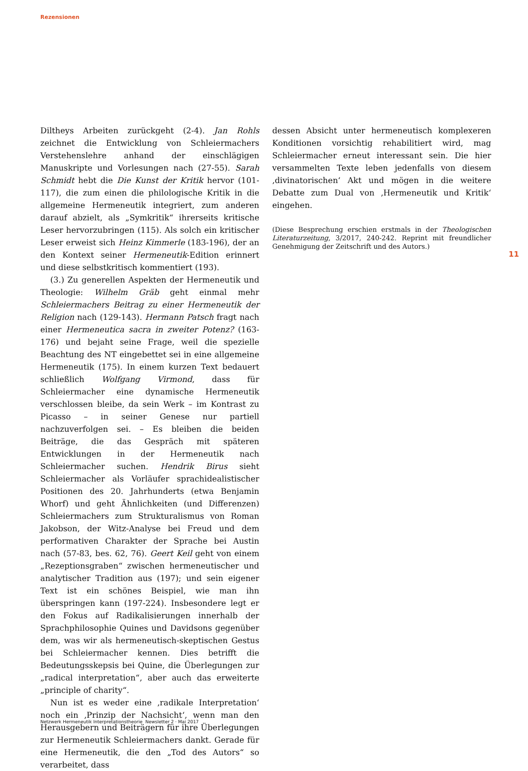Rezensionen
Diltheys Arbeiten zurückgeht (2-4). Jan Rohls zeichnet die Entwicklung von Schleiermachers Verstehenslehre anhand der einschlägigen Manuskripte und Vorlesungen nach (27-55). Sarah Schmidt hebt die Die Kunst der Kritik hervor (101-117), die zum einen die philologische Kritik in die allgemeine Hermeneutik integriert, zum anderen darauf abzielt, als „Symkritik“ ihrerseits kritische Leser hervorzubringen (115). Als solch ein kritischer Leser erweist sich Heinz Kimmerle (183-196), der an den Kontext seiner Hermeneutik-Edition erinnert und diese selbstkritisch kommentiert (193).
(3.) Zu generellen Aspekten der Hermeneutik und Theologie: Wilhelm Gräb geht einmal mehr Schleiermachers Beitrag zu einer Hermeneutik der Religion nach (129-143). Hermann Patsch fragt nach einer Hermeneutica sacra in zweiter Potenz? (163-176) und bejaht seine Frage, weil die spezielle Beachtung des NT eingebettet sei in eine allgemeine Hermeneutik (175). In einem kurzen Text bedauert schließlich Wolfgang Virmond, dass für Schleiermacher eine dynamische Hermeneutik verschlossen bleibe, da sein Werk – im Kontrast zu Picasso – in seiner Genese nur partiell nachzuverfolgen sei. – Es bleiben die beiden Beiträge, die das Gespräch mit späteren Entwicklungen in der Hermeneutik nach Schleiermacher suchen. Hendrik Birus sieht Schleiermacher als Vorläufer sprachidealistischer Positionen des 20. Jahrhunderts (etwa Benjamin Whorf) und geht Ähnlichkeiten (und Differenzen) Schleiermachers zum Strukturalismus von Roman Jakobson, der Witz-Analyse bei Freud und dem performativen Charakter der Sprache bei Austin nach (57-83, bes. 62, 76). Geert Keil geht von einem „Rezeptionsgraben“ zwischen hermeneutischer und analytischer Tradition aus (197); und sein eigener Text ist ein schönes Beispiel, wie man ihn überspringen kann (197-224). Insbesondere legt er den Fokus auf Radikalisierungen innerhalb der Sprachphilosophie Quines und Davidsons gegenüber dem, was wir als hermeneutisch-skeptischen Gestus bei Schleiermacher kennen. Dies betrifft die Bedeutungsskepsis bei Quine, die Überlegungen zur „radical interpretation“, aber auch das erweiterte „principle of charity“.
Nun ist es weder eine ‚radikale Interpretation‘ noch ein ‚Prinzip der Nachsicht‘, wenn man den Herausgebern und Beiträgern für ihre Überlegungen zur Hermeneutik Schleiermachers dankt. Gerade für eine Hermeneutik, die den „Tod des Autors“ so verarbeitet, dass
dessen Absicht unter hermeneutisch komplexeren Konditionen vorsichtig rehabilitiert wird, mag Schleiermacher erneut interessant sein. Die hier versammelten Texte leben jedenfalls von diesem ‚divinatorischen‘ Akt und mögen in die weitere Debatte zum Dual von ‚Hermeneutik und Kritik‘ eingehen.
(Diese Besprechung erschien erstmals in der Theologischen Literaturzeitung, 3/2017, 240-242. Reprint mit freundlicher Genehmigung der Zeitschrift und des Autors.)
11
Netzwerk Hermeneutik Interpretationstheorie Newsletter 2 · Mai 2017